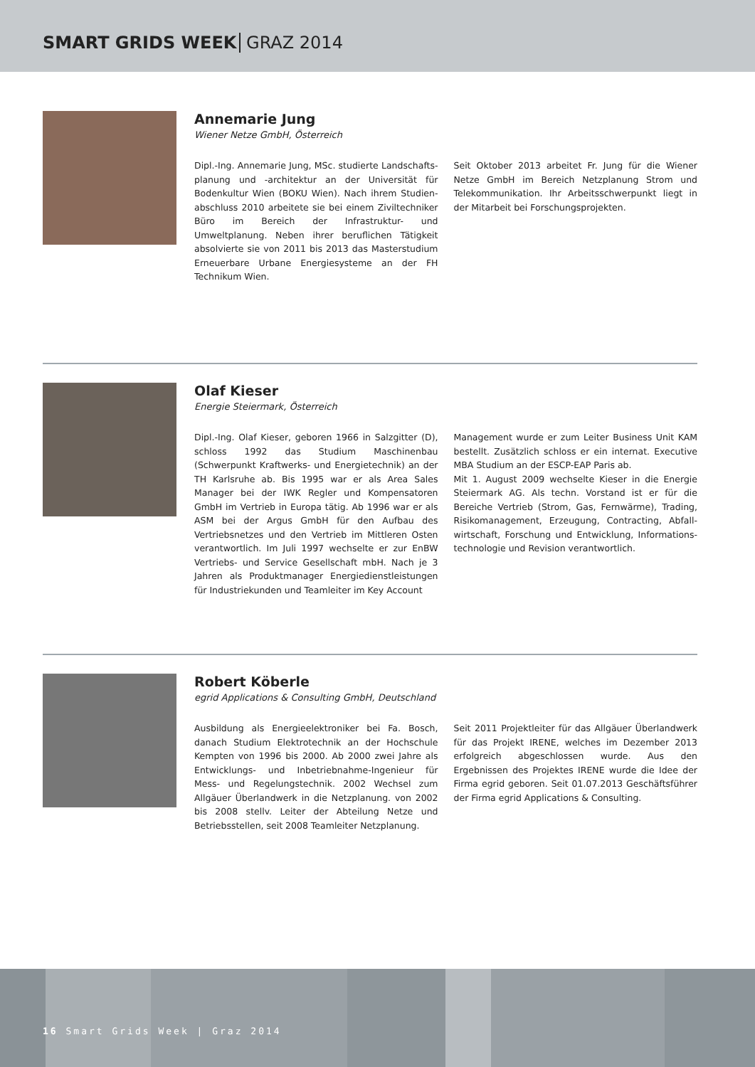SMART GRIDS WEEK GRAZ 2014
Annemarie Jung
Wiener Netze GmbH, Österreich
Dipl.-Ing. Annemarie Jung, MSc. studierte Landschafts­planung und -architektur an der Universität für Bodenkultur Wien (BOKU Wien). Nach ihrem Studien­abschluss 2010 arbeitete sie bei einem Ziviltechniker Büro im Bereich der Infrastruktur- und Umweltplanung. Neben ihrer beruflichen Tätigkeit absolvierte sie von 2011 bis 2013 das Masterstudium Erneuerbare Urbane Energiesysteme an der FH Technikum Wien.
Seit Oktober 2013 arbeitet Fr. Jung für die Wiener Netze GmbH im Bereich Netzplanung Strom und Telekommunikation. Ihr Arbeitsschwerpunkt liegt in der Mitarbeit bei Forschungsprojekten.
Olaf Kieser
Energie Steiermark, Österreich
Dipl.-Ing. Olaf Kieser, geboren 1966 in Salzgitter (D), schloss 1992 das Studium Maschinenbau (Schwerpunkt Kraftwerks- und Energietechnik) an der TH Karlsruhe ab. Bis 1995 war er als Area Sales Manager bei der IWK Regler und Kompensatoren GmbH im Vertrieb in Europa tätig. Ab 1996 war er als ASM bei der Argus GmbH für den Aufbau des Vertriebsnetzes und den Vertrieb im Mittleren Osten verantwortlich. Im Juli 1997 wechselte er zur EnBW Vertriebs- und Service Gesellschaft mbH. Nach je 3 Jahren als Produktmanager Energiedienstleistungen für Industriekunden und Teamleiter im Key Account
Management wurde er zum Leiter Business Unit KAM bestellt. Zusätzlich schloss er ein internat. Executive MBA Studium an der ESCP-EAP Paris ab.
Mit 1. August 2009 wechselte Kieser in die Energie Steiermark AG. Als techn. Vorstand ist er für die Bereiche Vertrieb (Strom, Gas, Fernwärme), Trading, Risikomanagement, Erzeugung, Contracting, Abfall­wirtschaft, Forschung und Entwicklung, Informations­technologie und Revision verantwortlich.
Robert Köberle
egrid Applications & Consulting GmbH, Deutschland
Ausbildung als Energieelektroniker bei Fa. Bosch, danach Studium Elektrotechnik an der Hochschule Kempten von 1996 bis 2000. Ab 2000 zwei Jahre als Entwicklungs- und Inbetriebnahme-Ingenieur für Mess- und Regelungstechnik. 2002 Wechsel zum Allgäuer Überlandwerk in die Netzplanung. von 2002 bis 2008 stellv. Leiter der Abteilung Netze und Betriebsstellen, seit 2008 Teamleiter Netzplanung.
Seit 2011 Projektleiter für das Allgäuer Überlandwerk für das Projekt IRENE, welches im Dezember 2013 erfolgreich abgeschlossen wurde. Aus den Ergebnissen des Projektes IRENE wurde die Idee der Firma egrid geboren. Seit 01.07.2013 Geschäftsführer der Firma egrid Applications & Consulting.
16 Smart Grids Week | Graz 2014